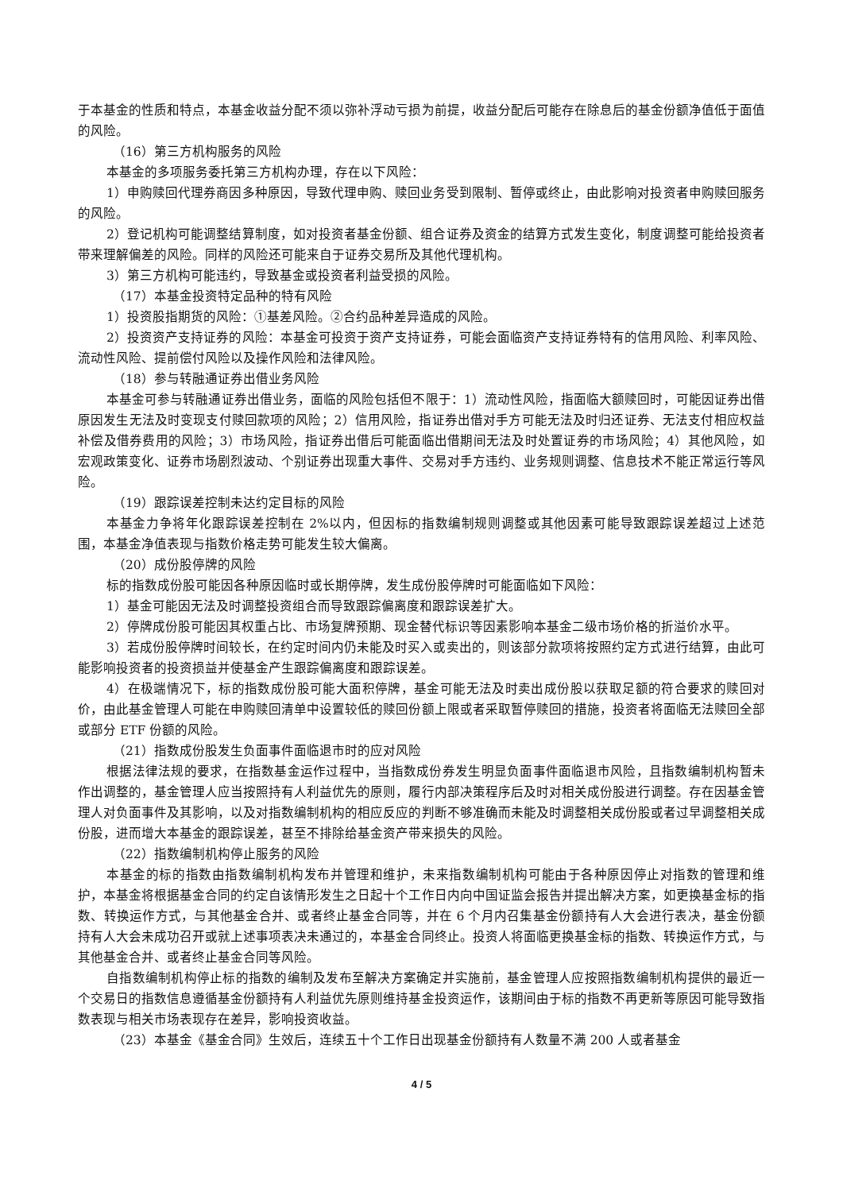于本基金的性质和特点，本基金收益分配不须以弥补浮动亏损为前提，收益分配后可能存在除息后的基金份额净值低于面值的风险。
（16）第三方机构服务的风险
本基金的多项服务委托第三方机构办理，存在以下风险：
1）申购赎回代理券商因多种原因，导致代理申购、赎回业务受到限制、暂停或终止，由此影响对投资者申购赎回服务的风险。
2）登记机构可能调整结算制度，如对投资者基金份额、组合证券及资金的结算方式发生变化，制度调整可能给投资者带来理解偏差的风险。同样的风险还可能来自于证券交易所及其他代理机构。
3）第三方机构可能违约，导致基金或投资者利益受损的风险。
（17）本基金投资特定品种的特有风险
1）投资股指期货的风险：①基差风险。②合约品种差异造成的风险。
2）投资资产支持证券的风险：本基金可投资于资产支持证券，可能会面临资产支持证券特有的信用风险、利率风险、流动性风险、提前偿付风险以及操作风险和法律风险。
（18）参与转融通证券出借业务风险
本基金可参与转融通证券出借业务，面临的风险包括但不限于：1）流动性风险，指面临大额赎回时，可能因证券出借原因发生无法及时变现支付赎回款项的风险；2）信用风险，指证券出借对手方可能无法及时归还证券、无法支付相应权益补偿及借券费用的风险；3）市场风险，指证券出借后可能面临出借期间无法及时处置证券的市场风险；4）其他风险，如宏观政策变化、证券市场剧烈波动、个别证券出现重大事件、交易对手方违约、业务规则调整、信息技术不能正常运行等风险。
（19）跟踪误差控制未达约定目标的风险
本基金力争将年化跟踪误差控制在 2%以内，但因标的指数编制规则调整或其他因素可能导致跟踪误差超过上述范围，本基金净值表现与指数价格走势可能发生较大偏离。
（20）成份股停牌的风险
标的指数成份股可能因各种原因临时或长期停牌，发生成份股停牌时可能面临如下风险：
1）基金可能因无法及时调整投资组合而导致跟踪偏离度和跟踪误差扩大。
2）停牌成份股可能因其权重占比、市场复牌预期、现金替代标识等因素影响本基金二级市场价格的折溢价水平。
3）若成份股停牌时间较长，在约定时间内仍未能及时买入或卖出的，则该部分款项将按照约定方式进行结算，由此可能影响投资者的投资损益并使基金产生跟踪偏离度和跟踪误差。
4）在极端情况下，标的指数成份股可能大面积停牌，基金可能无法及时卖出成份股以获取足额的符合要求的赎回对价，由此基金管理人可能在申购赎回清单中设置较低的赎回份额上限或者采取暂停赎回的措施，投资者将面临无法赎回全部或部分 ETF 份额的风险。
（21）指数成份股发生负面事件面临退市时的应对风险
根据法律法规的要求，在指数基金运作过程中，当指数成份券发生明显负面事件面临退市风险，且指数编制机构暂未作出调整的，基金管理人应当按照持有人利益优先的原则，履行内部决策程序后及时对相关成份股进行调整。存在因基金管理人对负面事件及其影响，以及对指数编制机构的相应反应的判断不够准确而未能及时调整相关成份股或者过早调整相关成份股，进而增大本基金的跟踪误差，甚至不排除给基金资产带来损失的风险。
（22）指数编制机构停止服务的风险
本基金的标的指数由指数编制机构发布并管理和维护，未来指数编制机构可能由于各种原因停止对指数的管理和维护，本基金将根据基金合同的约定自该情形发生之日起十个工作日内向中国证监会报告并提出解决方案，如更换基金标的指数、转换运作方式，与其他基金合并、或者终止基金合同等，并在 6 个月内召集基金份额持有人大会进行表决，基金份额持有人大会未成功召开或就上述事项表决未通过的，本基金合同终止。投资人将面临更换基金标的指数、转换运作方式，与其他基金合并、或者终止基金合同等风险。
自指数编制机构停止标的指数的编制及发布至解决方案确定并实施前，基金管理人应按照指数编制机构提供的最近一个交易日的指数信息遵循基金份额持有人利益优先原则维持基金投资运作，该期间由于标的指数不再更新等原因可能导致指数表现与相关市场表现存在差异，影响投资收益。
（23）本基金《基金合同》生效后，连续五十个工作日出现基金份额持有人数量不满 200 人或者基金
4 / 5